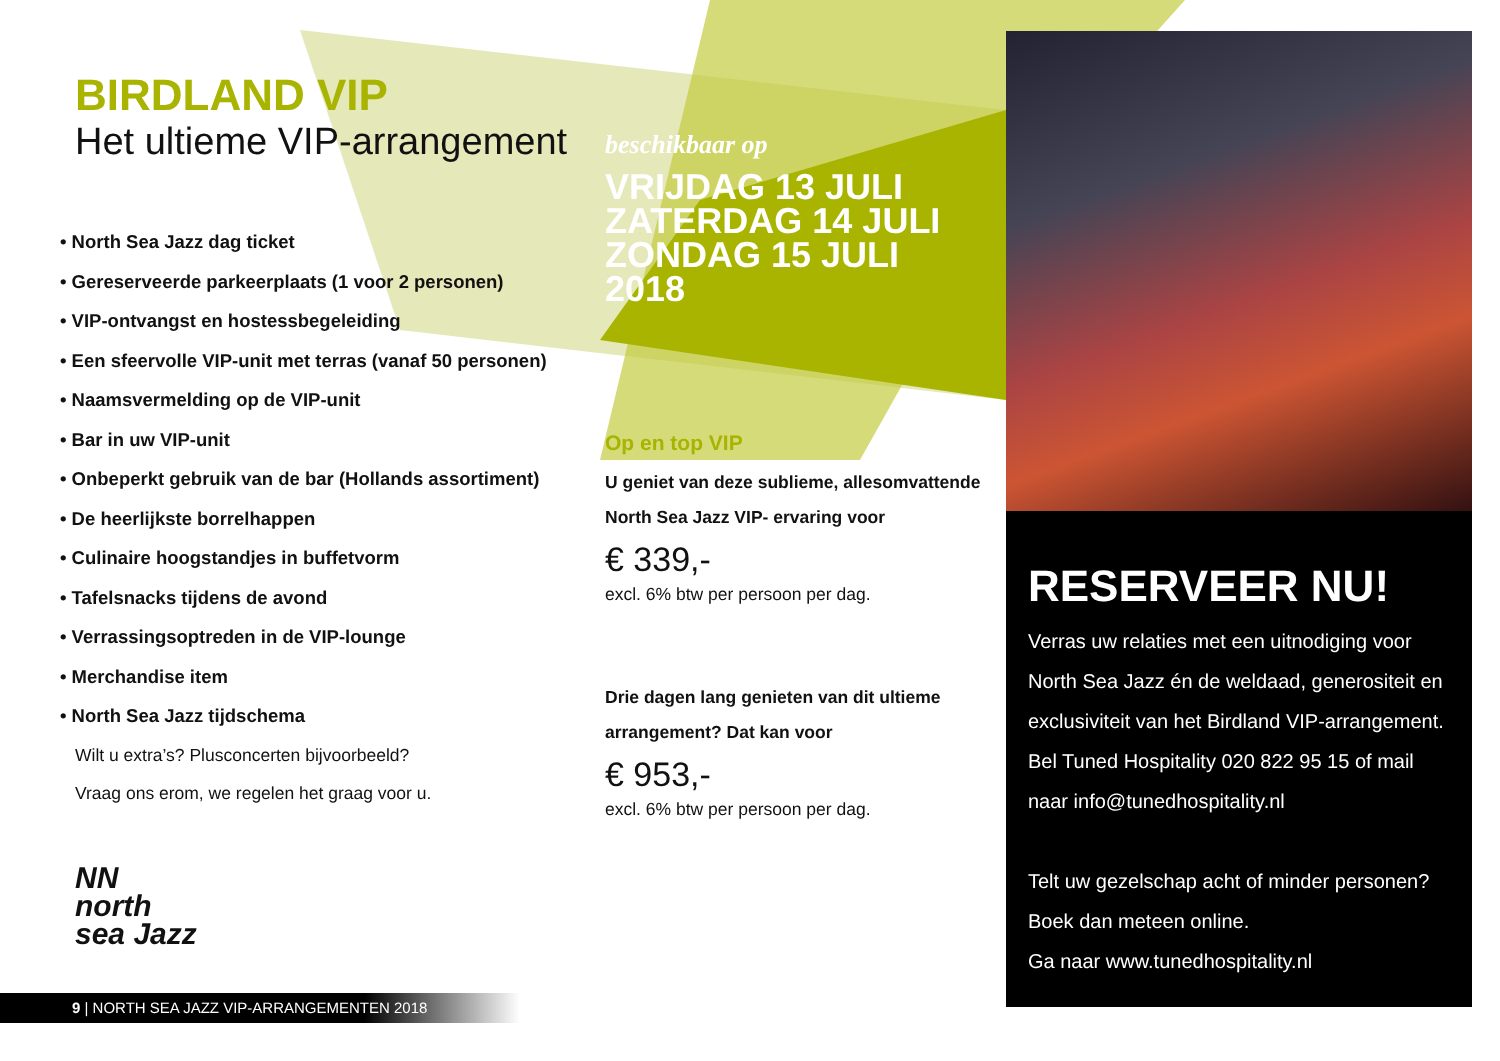BIRDLAND VIP
Het ultieme VIP-arrangement
• North Sea Jazz dag ticket
• Gereserveerde parkeerplaats (1 voor 2 personen)
• VIP-ontvangst en hostessbegeleiding
• Een sfeervolle VIP-unit met terras (vanaf 50 personen)
• Naamsvermelding op de VIP-unit
• Bar in uw VIP-unit
• Onbeperkt gebruik van de bar (Hollands assortiment)
• De heerlijkste borrelhappen
• Culinaire hoogstandjes in buffetvorm
• Tafelsnacks tijdens de avond
• Verrassingsoptreden in de VIP-lounge
• Merchandise item
• North Sea Jazz tijdschema
Wilt u extra’s? Plusconcerten bijvoorbeeld?
Vraag ons erom, we regelen het graag voor u.
NN
north
sea Jazz
beschikbaar op
VRIJDAG 13 JULI
ZATERDAG 14 JULI
ZONDAG 15 JULI
2018
Op en top VIP
U geniet van deze sublieme, allesomvattende North Sea Jazz VIP- ervaring voor
€ 339,-
excl. 6% btw per persoon per dag.
Drie dagen lang genieten van dit ultieme arrangement? Dat kan voor
€ 953,-
excl. 6% btw per persoon per dag.
RESERVEER NU!
Verras uw relaties met een uitnodiging voor North Sea Jazz én de weldaad, generositeit en exclusiviteit van het Birdland VIP-arrangement. Bel Tuned Hospitality 020 822 95 15 of mail naar info@tunedhospitality.nl
Telt uw gezelschap acht of minder personen? Boek dan meteen online.
Ga naar www.tunedhospitality.nl
9 | NORTH SEA JAZZ VIP-ARRANGEMENTEN 2018